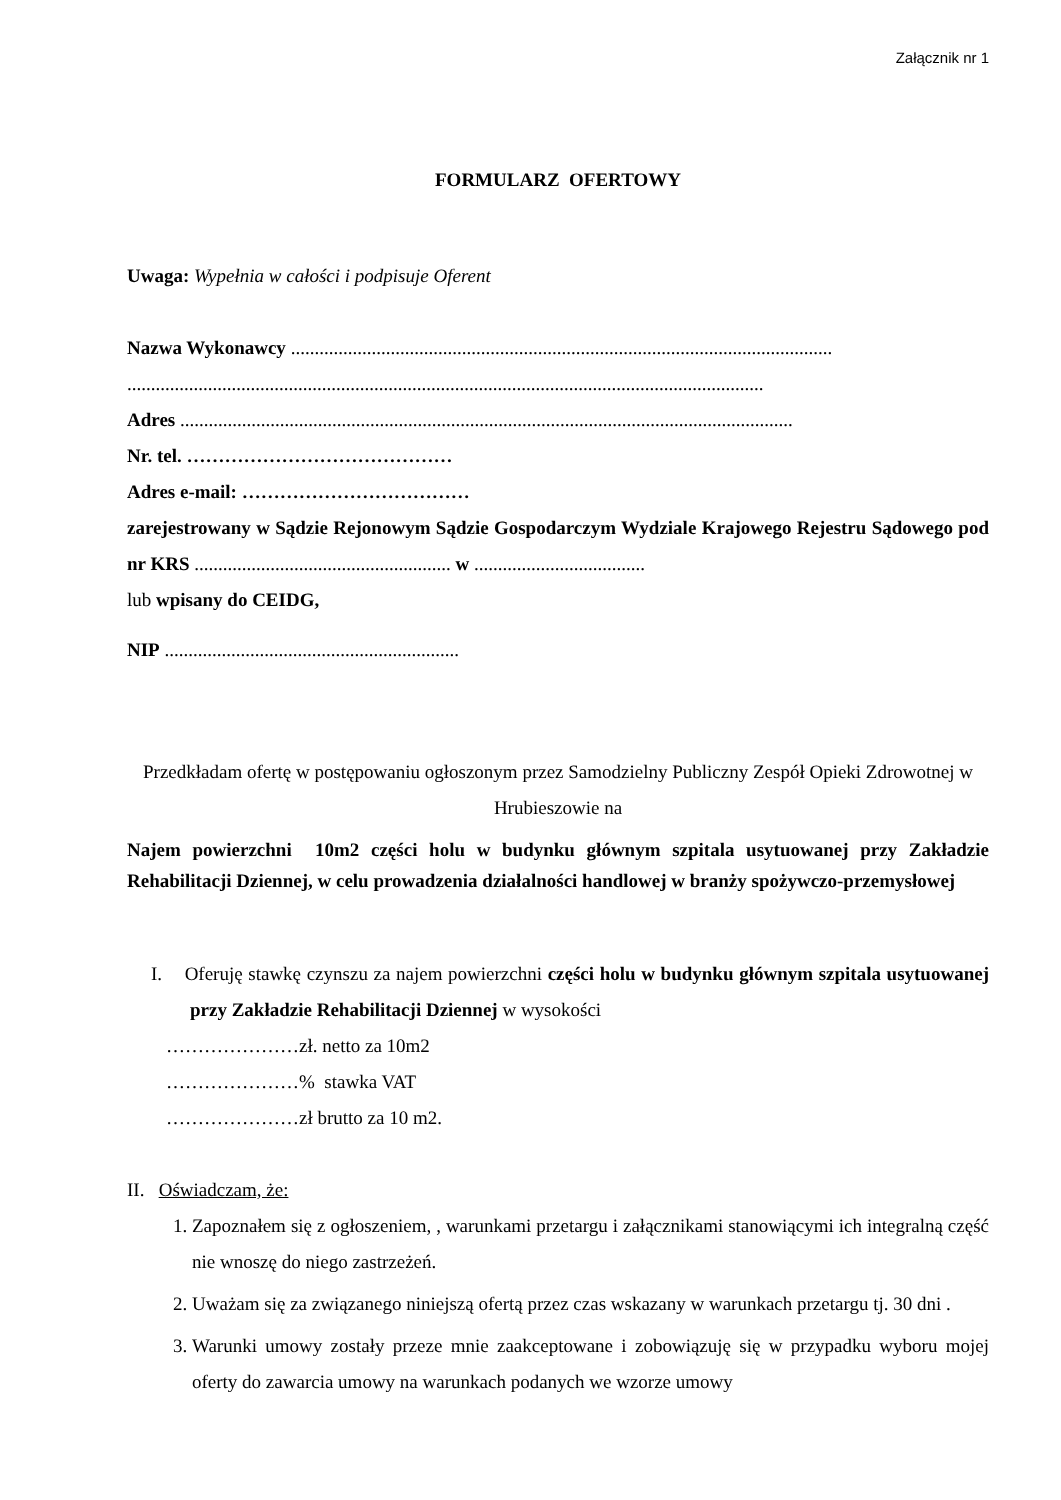Załącznik nr 1
FORMULARZ OFERTOWY
Uwaga: Wypełnia w całości i podpisuje Oferent
Nazwa Wykonawcy ..................................................................................................................
......................................................................................................................................
Adres .................................................................................................................................
Nr. tel. ……………………………………
Adres e-mail: ………………………………
zarejestrowany w Sądzie Rejonowym Sądzie Gospodarczym Wydziale Krajowego Rejestru Sądowego pod nr KRS ...................................................... w ....................................
lub wpisany do CEIDG,
NIP ..............................................................
Przedkładam ofertę w postępowaniu ogłoszonym przez Samodzielny Publiczny Zespół Opieki Zdrowotnej w Hrubieszowie na
Najem powierzchni 10m2 części holu w budynku głównym szpitala usytuowanej przy Zakładzie Rehabilitacji Dziennej, w celu prowadzenia działalności handlowej w branży spożywczo-przemysłowej
I. Oferuję stawkę czynszu za najem powierzchni części holu w budynku głównym szpitala usytuowanej przy Zakładzie Rehabilitacji Dziennej w wysokości
…………………zł. netto za 10m2
…………………% stawka VAT
…………………zł brutto za 10 m2.
II. Oświadczam, że:
1. Zapoznałem się z ogłoszeniem, , warunkami przetargu i załącznikami stanowiącymi ich integralną część nie wnoszę do niego zastrzeżeń.
2. Uważam się za związanego niniejszą ofertą przez czas wskazany w warunkach przetargu tj. 30 dni .
3. Warunki umowy zostały przeze mnie zaakceptowane i zobowiązuję się w przypadku wyboru mojej oferty do zawarcia umowy na warunkach podanych we wzorze umowy